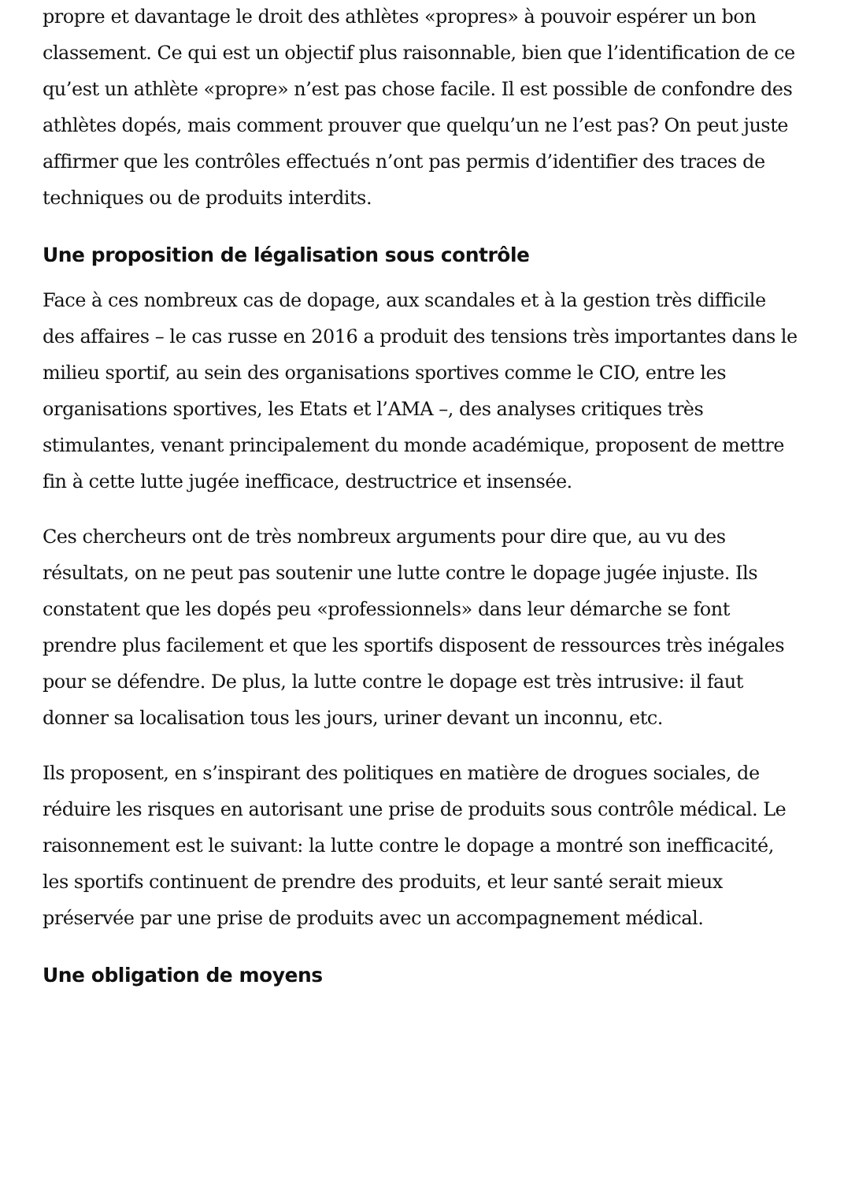propre et davantage le droit des athlètes «propres» à pouvoir espérer un bon classement. Ce qui est un objectif plus raisonnable, bien que l’identification de ce qu’est un athlète «propre» n’est pas chose facile. Il est possible de confondre des athlètes dopés, mais comment prouver que quelqu’un ne l’est pas? On peut juste affirmer que les contrôles effectués n’ont pas permis d’identifier des traces de techniques ou de produits interdits.
Une proposition de légalisation sous contrôle
Face à ces nombreux cas de dopage, aux scandales et à la gestion très difficile des affaires – le cas russe en 2016 a produit des tensions très importantes dans le milieu sportif, au sein des organisations sportives comme le CIO, entre les organisations sportives, les Etats et l’AMA –, des analyses critiques très stimulantes, venant principalement du monde académique, proposent de mettre fin à cette lutte jugée inefficace, destructrice et insensée.
Ces chercheurs ont de très nombreux arguments pour dire que, au vu des résultats, on ne peut pas soutenir une lutte contre le dopage jugée injuste. Ils constatent que les dopés peu «professionnels» dans leur démarche se font prendre plus facilement et que les sportifs disposent de ressources très inégales pour se défendre. De plus, la lutte contre le dopage est très intrusive: il faut donner sa localisation tous les jours, uriner devant un inconnu, etc.
Ils proposent, en s’inspirant des politiques en matière de drogues sociales, de réduire les risques en autorisant une prise de produits sous contrôle médical. Le raisonnement est le suivant: la lutte contre le dopage a montré son inefficacité, les sportifs continuent de prendre des produits, et leur santé serait mieux préservée par une prise de produits avec un accompagnement médical.
Une obligation de moyens